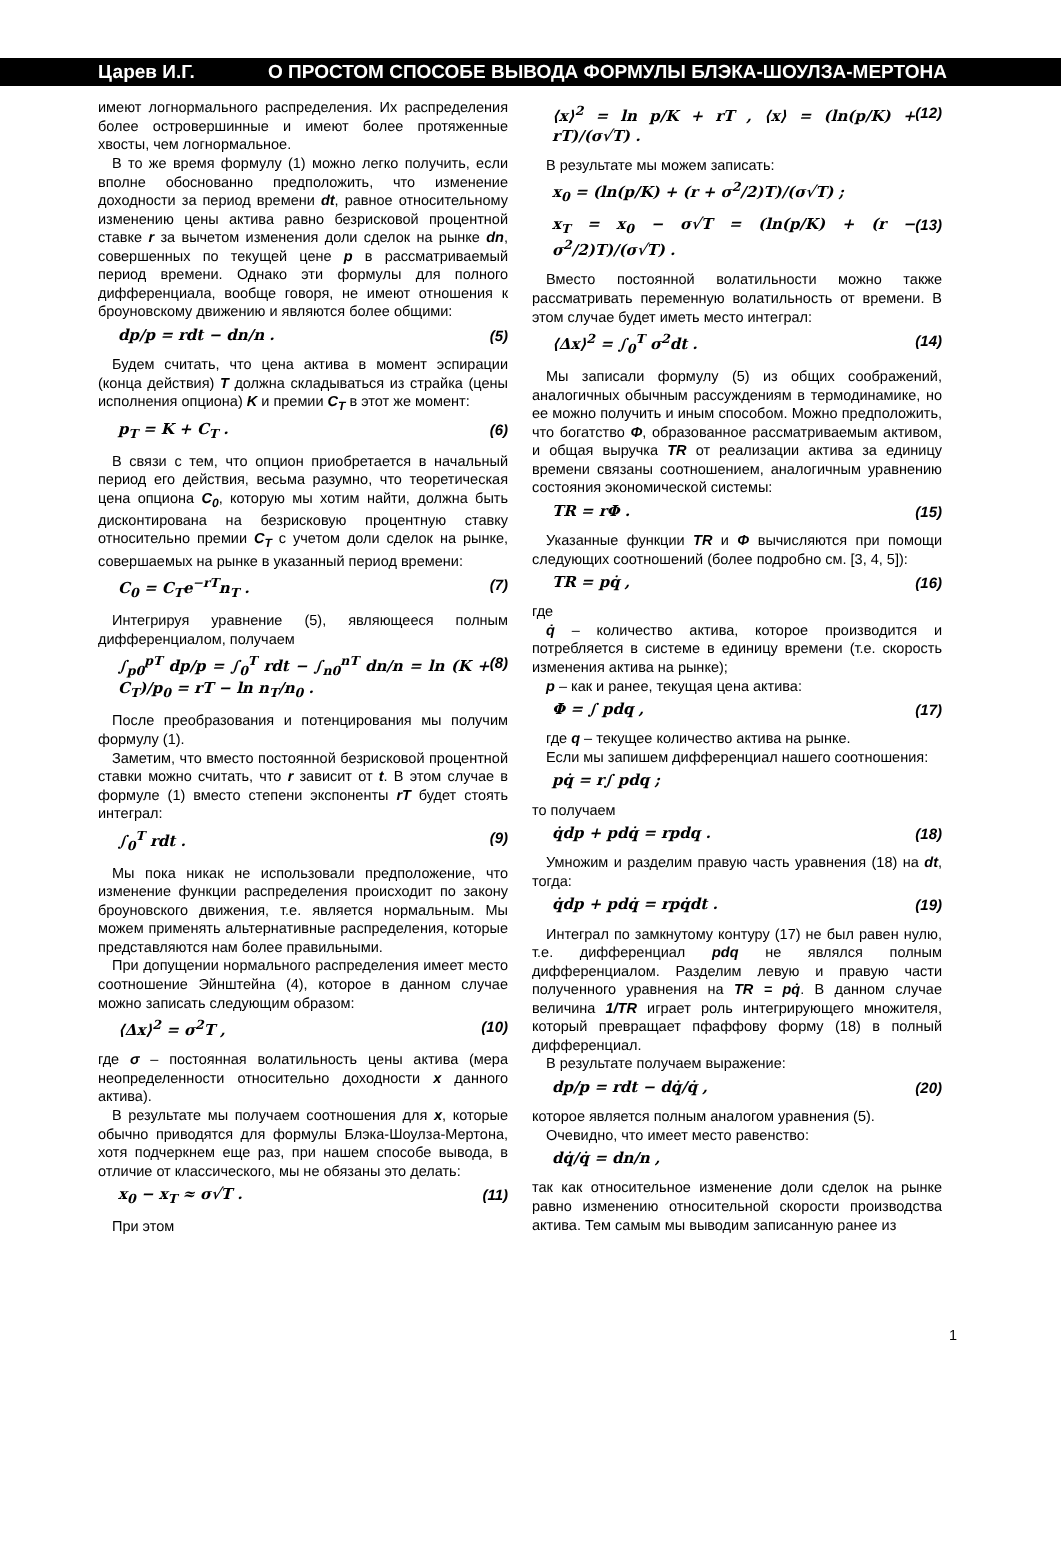Царев И.Г. О ПРОСТОМ СПОСОБЕ ВЫВОДА ФОРМУЛЫ БЛЭКА-ШОУЛЗА-МЕРТОНА
имеют логнормального распределения. Их распределения более островершинные и имеют более протяженные хвосты, чем логнормальное.
В то же время формулу (1) можно легко получить, если вполне обоснованно предположить, что изменение доходности за период времени dt, равное относительному изменению цены актива равно безрисковой процентной ставке r за вычетом изменения доли сделок на рынке dn, совершенных по текущей цене p в рассматриваемый период времени. Однако эти формулы для полного дифференциала, вообще говоря, не имеют отношения к броуновскому движению и являются более общими:
dp/p = rdt − dn/n . (5)
Будем считать, что цена актива в момент эспирации (конца действия) T должна складываться из страйка (цены исполнения опциона) K и премии C<sub>T</sub> в этот же момент:
p<sub>T</sub> = K + C<sub>T</sub> . (6)
В связи с тем, что опцион приобретается в начальный период его действия, весьма разумно, что теоретическая цена опциона C<sub>0</sub>, которую мы хотим найти, должна быть дисконтирована на безрисковую процентную ставку относительно премии C<sub>T</sub> с учетом доли сделок на рынке, совершаемых на рынке в указанный период времени:
C<sub>0</sub> = C<sub>T</sub>e<sup>−rT</sup>n<sub>T</sub> . (7)
Интегрируя уравнение (5), являющееся полным дифференциалом, получаем
∫<sub>p0</sub><sup>pT</sup> dp/p = ∫<sub>0</sub><sup>T</sup> rdt − ∫<sub>n0</sub><sup>nT</sup> dn/n = ln (K + C<sub>T</sub>)/p<sub>0</sub> = rT − ln n<sub>T</sub>/n<sub>0</sub> . (8)
После преобразования и потенцирования мы получим формулу (1).
Заметим, что вместо постоянной безрисковой процентной ставки можно считать, что r зависит от t. В этом случае в формуле (1) вместо степени экспоненты rT будет стоять интеграл:
∫<sub>0</sub><sup>T</sup> rdt . (9)
Мы пока никак не использовали предположение, что изменение функции распределения происходит по закону броуновского движения, т.е. является нормальным. Мы можем применять альтернативные распределения, которые представляются нам более правильными.
При допущении нормального распределения имеет место соотношение Эйнштейна (4), которое в данном случае можно записать следующим образом:
⟨Δx⟩<sup>2</sup> = σ<sup>2</sup>T , (10)
где σ – постоянная волатильность цены актива (мера неопределенности относительно доходности x данного актива).
В результате мы получаем соотношения для x, которые обычно приводятся для формулы Блэка-Шоулза-Мертона, хотя подчеркнем еще раз, при нашем способе вывода, в отличие от классического, мы не обязаны это делать:
x<sub>0</sub> − x<sub>T</sub> ≈ σ√T . (11)
При этом
⟨x⟩<sup>2</sup> = ln p/K + rT , ⟨x⟩ = (ln(p/K) + rT)/(σ√T) . (12)
В результате мы можем записать:
x<sub>0</sub> = (ln(p/K) + (r + σ<sup>2</sup>/2)T)/(σ√T) ;
x<sub>T</sub> = x<sub>0</sub> − σ√T = (ln(p/K) + (r − σ<sup>2</sup>/2)T)/(σ√T) . (13)
Вместо постоянной волатильности можно также рассматривать переменную волатильность от времени. В этом случае будет иметь место интеграл:
⟨Δx⟩<sup>2</sup> = ∫<sub>0</sub><sup>T</sup> σ<sup>2</sup>dt . (14)
Мы записали формулу (5) из общих соображений, аналогичных обычным рассуждениям в термодинамике, но ее можно получить и иным способом. Можно предположить, что богатство Φ, образованное рассматриваемым активом, и общая выручка TR от реализации актива за единицу времени связаны соотношением, аналогичным уравнению состояния экономической системы:
TR = rΦ . (15)
Указанные функции TR и Φ вычисляются при помощи следующих соотношений (более подробно см. [3, 4, 5]):
TR = pq̇ , (16)
где
q̇ – количество актива, которое производится и потребляется в системе в единицу времени (т.е. скорость изменения актива на рынке);
p – как и ранее, текущая цена актива:
Φ = ∫ pdq , (17)
где q – текущее количество актива на рынке.
Если мы запишем дифференциал нашего соотношения:
pq̇ = r∫ pdq ;
то получаем
q̇dp + pdq̇ = rpdq . (18)
Умножим и разделим правую часть уравнения (18) на dt, тогда:
q̇dp + pdq̇ = rpq̇dt . (19)
Интеграл по замкнутому контуру (17) не был равен нулю, т.е. дифференциал pdq не являлся полным дифференциалом. Разделим левую и правую части полученного уравнения на TR = pq̇. В данном случае величина 1/TR играет роль интегрирующего множителя, который превращает пфаффову форму (18) в полный дифференциал.
В результате получаем выражение:
dp/p = rdt − dq̇/q̇ , (20)
которое является полным аналогом уравнения (5).
Очевидно, что имеет место равенство:
dq̇/q̇ = dn/n ,
так как относительное изменение доли сделок на рынке равно изменению относительной скорости производства актива. Тем самым мы выводим записанную ранее из
1